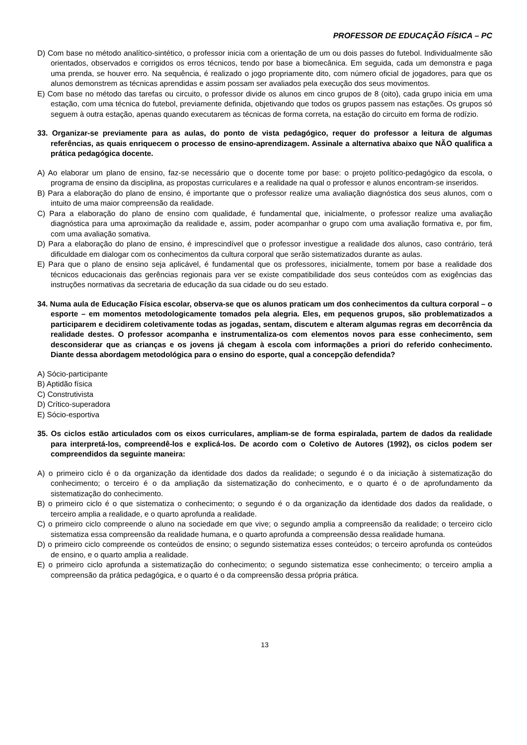PROFESSOR DE EDUCAÇÃO FÍSICA – PC
D) Com base no método analítico-sintético, o professor inicia com a orientação de um ou dois passes do futebol. Individualmente são orientados, observados e corrigidos os erros técnicos, tendo por base a biomecânica. Em seguida, cada um demonstra e paga uma prenda, se houver erro. Na sequência, é realizado o jogo propriamente dito, com número oficial de jogadores, para que os alunos demonstrem as técnicas aprendidas e assim possam ser avaliados pela execução dos seus movimentos.
E) Com base no método das tarefas ou circuito, o professor divide os alunos em cinco grupos de 8 (oito), cada grupo inicia em uma estação, com uma técnica do futebol, previamente definida, objetivando que todos os grupos passem nas estações. Os grupos só seguem à outra estação, apenas quando executarem as técnicas de forma correta, na estação do circuito em forma de rodízio.
33. Organizar-se previamente para as aulas, do ponto de vista pedagógico, requer do professor a leitura de algumas referências, as quais enriquecem o processo de ensino-aprendizagem. Assinale a alternativa abaixo que NÃO qualifica a prática pedagógica docente.
A) Ao elaborar um plano de ensino, faz-se necessário que o docente tome por base: o projeto político-pedagógico da escola, o programa de ensino da disciplina, as propostas curriculares e a realidade na qual o professor e alunos encontram-se inseridos.
B) Para a elaboração do plano de ensino, é importante que o professor realize uma avaliação diagnóstica dos seus alunos, com o intuito de uma maior compreensão da realidade.
C) Para a elaboração do plano de ensino com qualidade, é fundamental que, inicialmente, o professor realize uma avaliação diagnóstica para uma aproximação da realidade e, assim, poder acompanhar o grupo com uma avaliação formativa e, por fim, com uma avaliação somativa.
D) Para a elaboração do plano de ensino, é imprescindível que o professor investigue a realidade dos alunos, caso contrário, terá dificuldade em dialogar com os conhecimentos da cultura corporal que serão sistematizados durante as aulas.
E) Para que o plano de ensino seja aplicável, é fundamental que os professores, inicialmente, tomem por base a realidade dos técnicos educacionais das gerências regionais para ver se existe compatibilidade dos seus conteúdos com as exigências das instruções normativas da secretaria de educação da sua cidade ou do seu estado.
34. Numa aula de Educação Física escolar, observa-se que os alunos praticam um dos conhecimentos da cultura corporal – o esporte – em momentos metodologicamente tomados pela alegria. Eles, em pequenos grupos, são problematizados a participarem e decidirem coletivamente todas as jogadas, sentam, discutem e alteram algumas regras em decorrência da realidade destes. O professor acompanha e instrumentaliza-os com elementos novos para esse conhecimento, sem desconsiderar que as crianças e os jovens já chegam à escola com informações a priori do referido conhecimento. Diante dessa abordagem metodológica para o ensino do esporte, qual a concepção defendida?
A) Sócio-participante
B) Aptidão física
C) Construtivista
D) Crítico-superadora
E) Sócio-esportiva
35. Os ciclos estão articulados com os eixos curriculares, ampliam-se de forma espiralada, partem de dados da realidade para interpretá-los, compreendê-los e explicá-los. De acordo com o Coletivo de Autores (1992), os ciclos podem ser compreendidos da seguinte maneira:
A) o primeiro ciclo é o da organização da identidade dos dados da realidade; o segundo é o da iniciação à sistematização do conhecimento; o terceiro é o da ampliação da sistematização do conhecimento, e o quarto é o de aprofundamento da sistematização do conhecimento.
B) o primeiro ciclo é o que sistematiza o conhecimento; o segundo é o da organização da identidade dos dados da realidade, o terceiro amplia a realidade, e o quarto aprofunda a realidade.
C) o primeiro ciclo compreende o aluno na sociedade em que vive; o segundo amplia a compreensão da realidade; o terceiro ciclo sistematiza essa compreensão da realidade humana, e o quarto aprofunda a compreensão dessa realidade humana.
D) o primeiro ciclo compreende os conteúdos de ensino; o segundo sistematiza esses conteúdos; o terceiro aprofunda os conteúdos de ensino, e o quarto amplia a realidade.
E) o primeiro ciclo aprofunda a sistematização do conhecimento; o segundo sistematiza esse conhecimento; o terceiro amplia a compreensão da prática pedagógica, e o quarto é o da compreensão dessa própria prática.
13